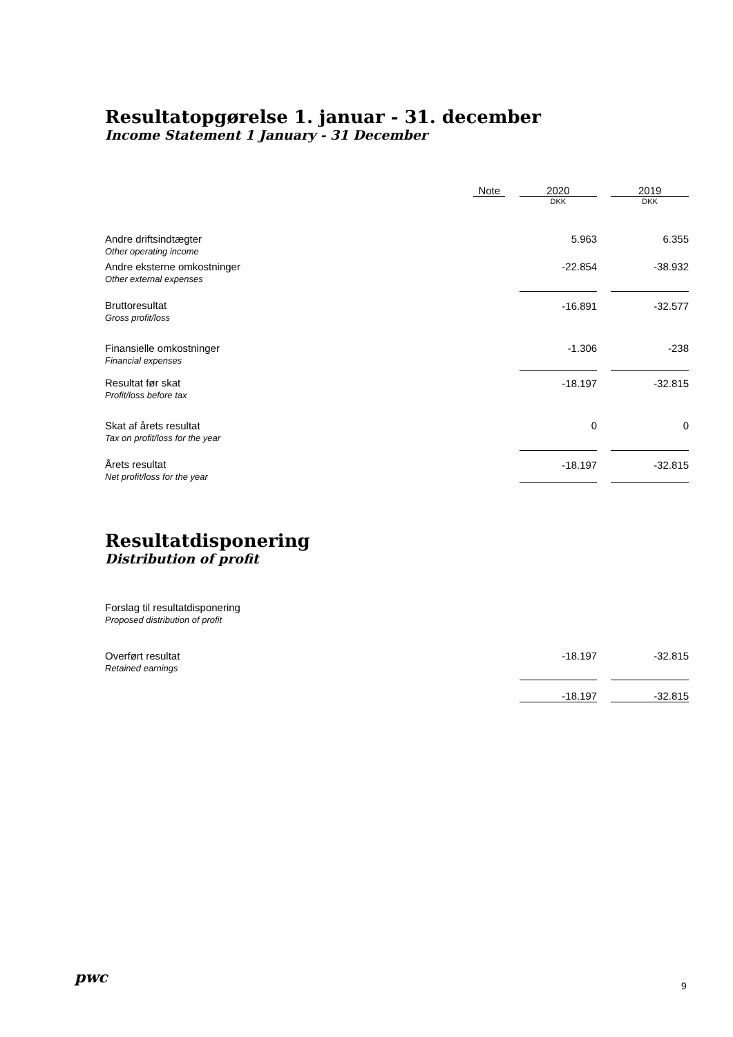Resultatopgørelse 1. januar - 31. december
Income Statement 1 January - 31 December
| | Note | | 2020 | | 2019 |
| --- | --- | --- | --- | --- | --- |
| | | | DKK | | DKK |
| Andre driftsindtægter Other operating income | | | 5.963 | | 6.355 |
| Andre eksterne omkostninger Other external expenses | | | -22.854 | | -38.932 |
| Bruttoresultat Gross profit/loss | | | -16.891 | | -32.577 |
| Finansielle omkostninger Financial expenses | | | -1.306 | | -238 |
| Resultat før skat Profit/loss before tax | | | -18.197 | | -32.815 |
| Skat af årets resultat Tax on profit/loss for the year | | | 0 | | 0 |
| Årets resultat Net profit/loss for the year | | | -18.197 | | -32.815 |
Resultatdisponering
Distribution of profit
| Forslag til resultatdisponering Proposed distribution of profit | | | | | |
| Overført resultat Retained earnings | | | -18.197 | | -32.815 |
| | | | -18.197 | | -32.815 |
pwc 9